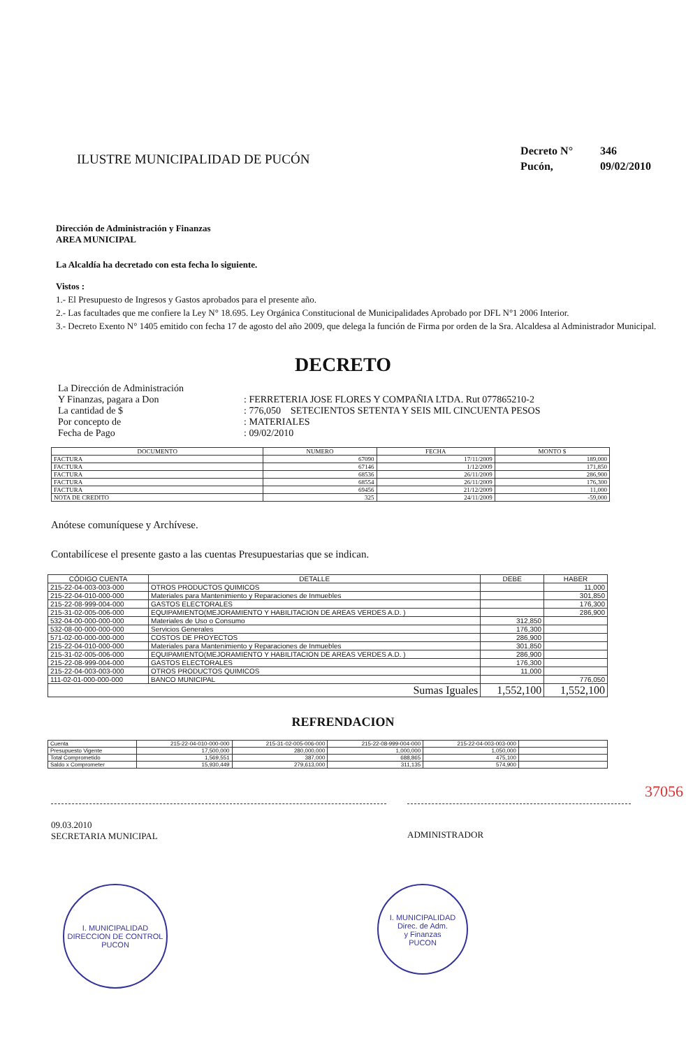ILUSTRE MUNICIPALIDAD DE PUCÓN
Decreto N° 346
Pucón, 09/02/2010
Dirección de Administración y Finanzas
AREA MUNICIPAL
La Alcaldía ha decretado con esta fecha lo siguiente.
Vistos :
1.- El Presupuesto de Ingresos y Gastos aprobados para el presente año.
2.- Las facultades que me confiere la Ley N° 18.695. Ley Orgánica Constitucional de Municipalidades Aprobado por DFL N°1 2006 Interior.
3.- Decreto Exento N° 1405 emitido con fecha 17 de agosto del año 2009, que delega la función de Firma por orden de la Sra. Alcaldesa al Administrador Municipal.
DECRETO
| La Dirección de Administración | |
| Y Finanzas, pagara a Don | : FERRETERIA JOSE FLORES Y COMPAÑIA LTDA. Rut 077865210-2 |
| La cantidad de $ | : 776,050 SETECIENTOS SETENTA Y SEIS MIL CINCUENTA PESOS |
| Por concepto de | : MATERIALES |
| Fecha de Pago | : 09/02/2010 |
| DOCUMENTO | NUMERO | FECHA | MONTO $ |
| --- | --- | --- | --- |
| FACTURA | 67090 | 17/11/2009 | 189,000 |
| FACTURA | 67146 | 1/12/2009 | 171,850 |
| FACTURA | 68536 | 26/11/2009 | 286,900 |
| FACTURA | 68554 | 26/11/2009 | 176,300 |
| FACTURA | 69456 | 21/12/2009 | 11,000 |
| NOTA DE CREDITO | 325 | 24/11/2009 | -59,000 |
Anótese comuníquese y Archívese.
Contabilícese el presente gasto a las cuentas Presupuestarias que se indican.
| CÓDIGO CUENTA | DETALLE | DEBE | HABER |
| --- | --- | --- | --- |
| 215-22-04-003-003-000 | OTROS PRODUCTOS QUIMICOS | | 11,000 |
| 215-22-04-010-000-000 | Materiales para Mantenimiento y Reparaciones de Inmuebles | | 301,850 |
| 215-22-08-999-004-000 | GASTOS ELECTORALES | | 176,300 |
| 215-31-02-005-006-000 | EQUIPAMIENTO(MEJORAMIENTO Y HABILITACION DE AREAS VERDES A.D. ) | | 286,900 |
| 532-04-00-000-000-000 | Materiales de Uso o Consumo | 312,850 | |
| 532-08-00-000-000-000 | Servicios Generales | 176,300 | |
| 571-02-00-000-000-000 | COSTOS DE PROYECTOS | 286,900 | |
| 215-22-04-010-000-000 | Materiales para Mantenimiento y Reparaciones de Inmuebles | 301,850 | |
| 215-31-02-005-006-000 | EQUIPAMIENTO(MEJORAMIENTO Y HABILITACION DE AREAS VERDES A.D. ) | 286,900 | |
| 215-22-08-999-004-000 | GASTOS ELECTORALES | 176,300 | |
| 215-22-04-003-003-000 | OTROS PRODUCTOS QUIMICOS | 11,000 | |
| 111-02-01-000-000-000 | BANCO MUNICIPAL | | 776,050 |
| Sumas Iguales | | 1,552,100 | 1,552,100 |
REFRENDACION
| Cuenta | 215-22-04-010-000-000 | 215-31-02-005-006-000 | 215-22-08-999-004-000 | 215-22-04-003-003-000 | |
| Presupuesto Vigente | 17,500,000 | 280,000,000 | 1,000,000 | 1,050,000 | |
| Total Comprometido | 1,569,551 | 387,000 | 688,865 | 475,100 | |
| Saldo x Comprometer | 15,930,449 | 279,613,000 | 311,135 | 574,900 | |
09.03.2010
SECRETARIA MUNICIPAL
ADMINISTRADOR
37056
I. MUNICIPALIDAD
DIRECCION DE CONTROL
PUCON
I. MUNICIPALIDAD
Direc. de Adm.
y Finanzas
PUCON